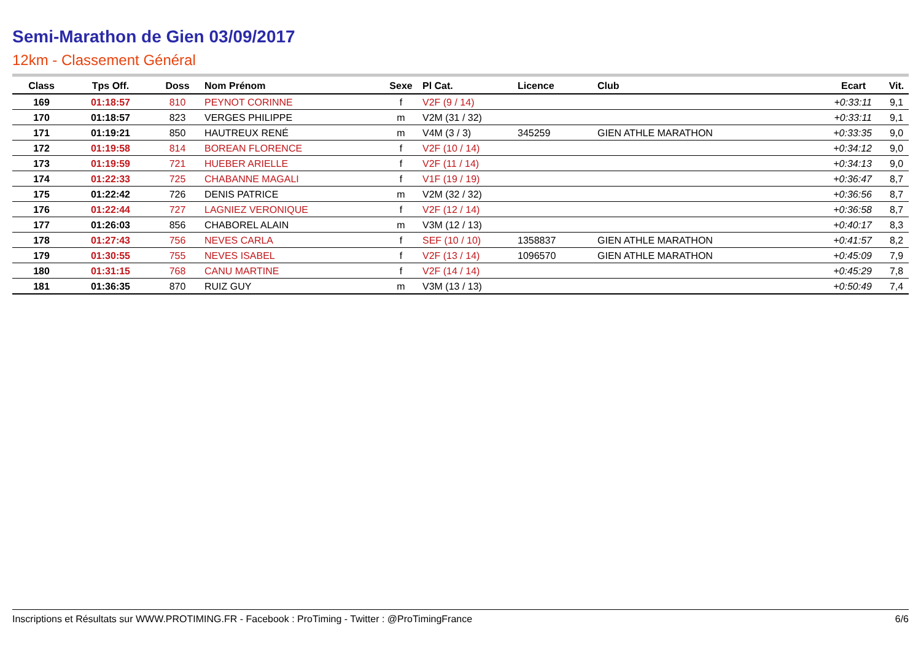Semi-Marathon de Gien 03/09/2017
12km - Classement Général
| Class | Tps Off. | Doss | Nom Prénom | Sexe | Pl Cat. | Licence | Club | Ecart | Vit. |
| --- | --- | --- | --- | --- | --- | --- | --- | --- | --- |
| 169 | 01:18:57 | 810 | PEYNOT CORINNE | f | V2F (9 / 14) | | | +0:33:11 | 9,1 |
| 170 | 01:18:57 | 823 | VERGES PHILIPPE | m | V2M (31 / 32) | | | +0:33:11 | 9,1 |
| 171 | 01:19:21 | 850 | HAUTREUX RENÉ | m | V4M (3 / 3) | 345259 | GIEN ATHLE MARATHON | +0:33:35 | 9,0 |
| 172 | 01:19:58 | 814 | BOREAN FLORENCE | f | V2F (10 / 14) | | | +0:34:12 | 9,0 |
| 173 | 01:19:59 | 721 | HUEBER ARIELLE | f | V2F (11 / 14) | | | +0:34:13 | 9,0 |
| 174 | 01:22:33 | 725 | CHABANNE MAGALI | f | V1F (19 / 19) | | | +0:36:47 | 8,7 |
| 175 | 01:22:42 | 726 | DENIS PATRICE | m | V2M (32 / 32) | | | +0:36:56 | 8,7 |
| 176 | 01:22:44 | 727 | LAGNIEZ VERONIQUE | f | V2F (12 / 14) | | | +0:36:58 | 8,7 |
| 177 | 01:26:03 | 856 | CHABOREL ALAIN | m | V3M (12 / 13) | | | +0:40:17 | 8,3 |
| 178 | 01:27:43 | 756 | NEVES CARLA | f | SEF (10 / 10) | 1358837 | GIEN ATHLE MARATHON | +0:41:57 | 8,2 |
| 179 | 01:30:55 | 755 | NEVES ISABEL | f | V2F (13 / 14) | 1096570 | GIEN ATHLE MARATHON | +0:45:09 | 7,9 |
| 180 | 01:31:15 | 768 | CANU MARTINE | f | V2F (14 / 14) | | | +0:45:29 | 7,8 |
| 181 | 01:36:35 | 870 | RUIZ GUY | m | V3M (13 / 13) | | | +0:50:49 | 7,4 |
Inscriptions et Résultats sur WWW.PROTIMING.FR - Facebook : ProTiming - Twitter : @ProTimingFrance 6/6